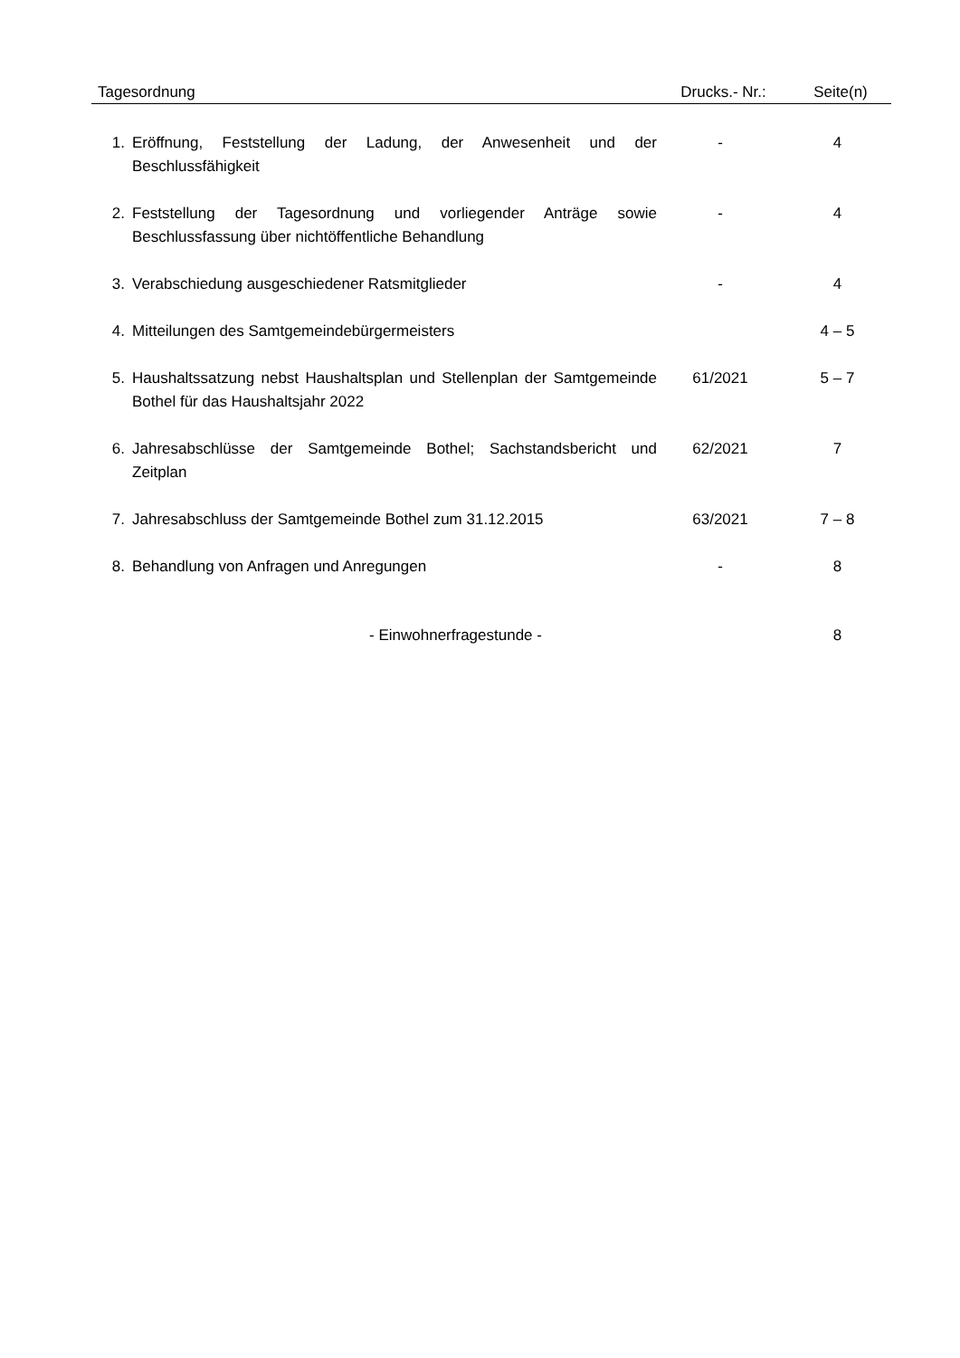| Tagesordnung | | Drucks.- Nr.: | Seite(n) |
| --- | --- | --- | --- |
| 1. | Eröffnung, Feststellung der Ladung, der Anwesenheit und der Beschlussfähigkeit | - | 4 |
| 2. | Feststellung der Tagesordnung und vorliegender Anträge sowie Beschlussfassung über nichtöffentliche Behandlung | - | 4 |
| 3. | Verabschiedung ausgeschiedener Ratsmitglieder | - | 4 |
| 4. | Mitteilungen des Samtgemeindebürgermeisters | | 4 – 5 |
| 5. | Haushaltssatzung nebst Haushaltsplan und Stellenplan der Samtgemeinde Bothel für das Haushaltsjahr 2022 | 61/2021 | 5 – 7 |
| 6. | Jahresabschlüsse der Samtgemeinde Bothel; Sachstandsbericht und Zeitplan | 62/2021 | 7 |
| 7. | Jahresabschluss der Samtgemeinde Bothel zum 31.12.2015 | 63/2021 | 7 – 8 |
| 8. | Behandlung von Anfragen und Anregungen | - | 8 |
| - Einwohnerfragestunde - | | | 8 |